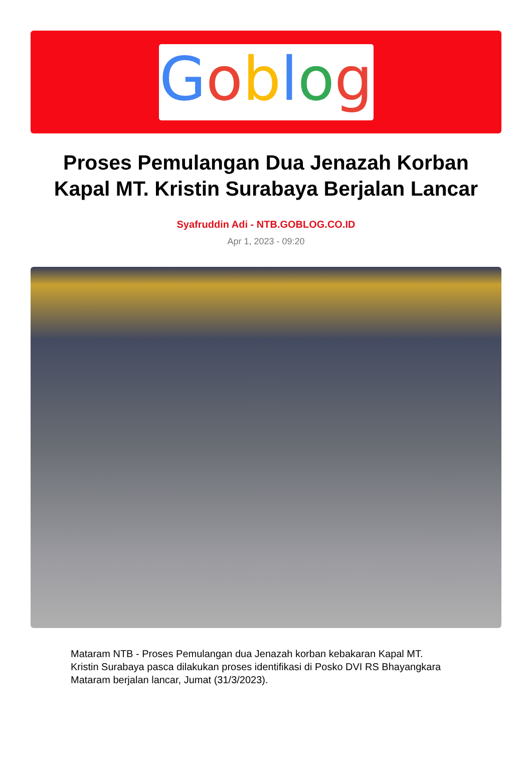Goblog
Proses Pemulangan Dua Jenazah Korban Kapal MT. Kristin Surabaya Berjalan Lancar
Syafruddin Adi - NTB.GOBLOG.CO.ID
Apr 1, 2023 - 09:20
Mataram NTB - Proses Pemulangan dua Jenazah korban kebakaran Kapal MT. Kristin Surabaya pasca dilakukan proses identifikasi di Posko DVI RS Bhayangkara Mataram berjalan lancar, Jumat (31/3/2023).